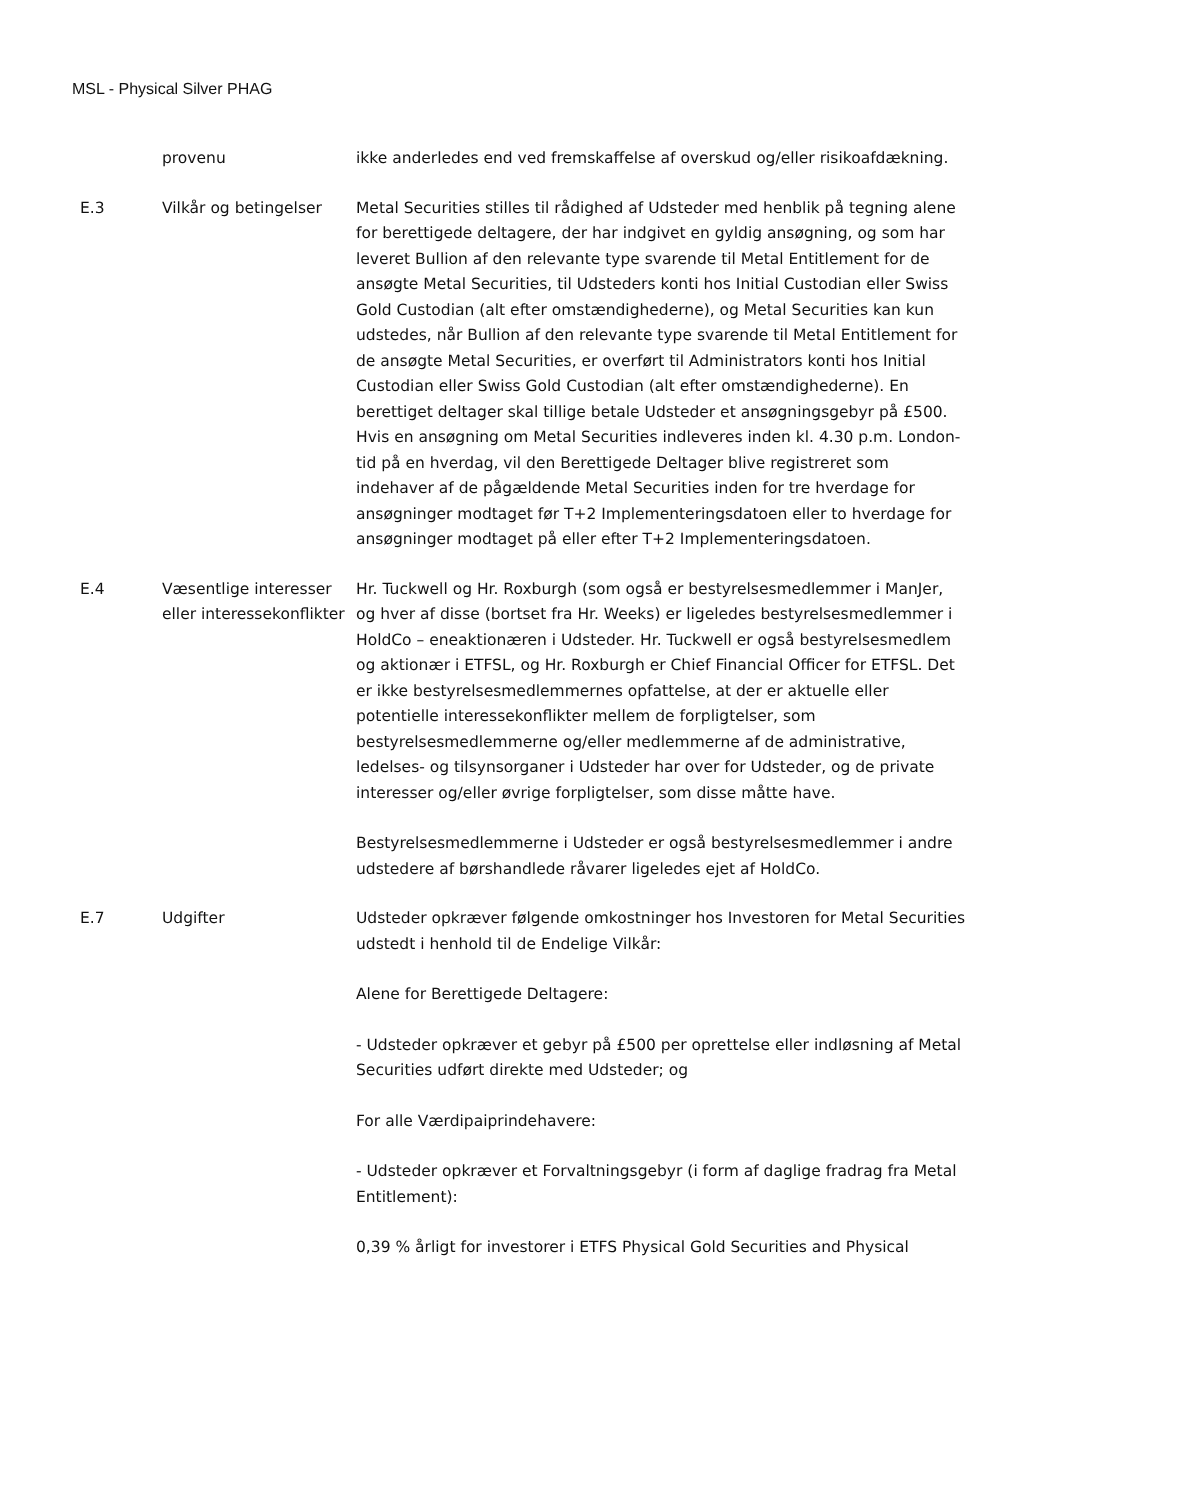MSL - Physical Silver PHAG
| | provenu | ikke anderledes end ved fremskaffelse af overskud og/eller risikoafdækning. |
| E.3 | Vilkår og betingelser | Metal Securities stilles til rådighed af Udsteder med henblik på tegning alene for berettigede deltagere, der har indgivet en gyldig ansøgning, og som har leveret Bullion af den relevante type svarende til Metal Entitlement for de ansøgte Metal Securities, til Udsteders konti hos Initial Custodian eller Swiss Gold Custodian (alt efter omstændighederne), og Metal Securities kan kun udstedes, når Bullion af den relevante type svarende til Metal Entitlement for de ansøgte Metal Securities, er overført til Administrators konti hos Initial Custodian eller Swiss Gold Custodian (alt efter omstændighederne). En berettiget deltager skal tillige betale Udsteder et ansøgningsgebyr på £500. Hvis en ansøgning om Metal Securities indleveres inden kl. 4.30 p.m. London-tid på en hverdag, vil den Berettigede Deltager blive registreret som indehaver af de pågældende Metal Securities inden for tre hverdage for ansøgninger modtaget før T+2 Implementeringsdatoen eller to hverdage for ansøgninger modtaget på eller efter T+2 Implementeringsdatoen. |
| E.4 | Væsentlige interesser eller interessekonflikter | Hr. Tuckwell og Hr. Roxburgh (som også er bestyrelsesmedlemmer i ManJer, og hver af disse (bortset fra Hr. Weeks) er ligeledes bestyrelsesmedlemmer i HoldCo – eneaktionæren i Udsteder. Hr. Tuckwell er også bestyrelsesmedlem og aktionær i ETFSL, og Hr. Roxburgh er Chief Financial Officer for ETFSL. Det er ikke bestyrelsesmedlemmernes opfattelse, at der er aktuelle eller potentielle interessekonflikter mellem de forpligtelser, som bestyrelsesmedlemmerne og/eller medlemmerne af de administrative, ledelses- og tilsynsorganer i Udsteder har over for Udsteder, og de private interesser og/eller øvrige forpligtelser, som disse måtte have. Bestyrelsesmedlemmerne i Udsteder er også bestyrelsesmedlemmer i andre udstedere af børshandlede råvarer ligeledes ejet af HoldCo. |
| E.7 | Udgifter | Udsteder opkræver følgende omkostninger hos Investoren for Metal Securities udstedt i henhold til de Endelige Vilkår: Alene for Berettigede Deltagere: - Udsteder opkræver et gebyr på £500 per oprettelse eller indløsning af Metal Securities udført direkte med Udsteder; og For alle Værdipaiprindehavere: - Udsteder opkræver et Forvaltningsgebyr (i form af daglige fradrag fra Metal Entitlement): 0,39 % årligt for investorer i ETFS Physical Gold Securities and Physical |